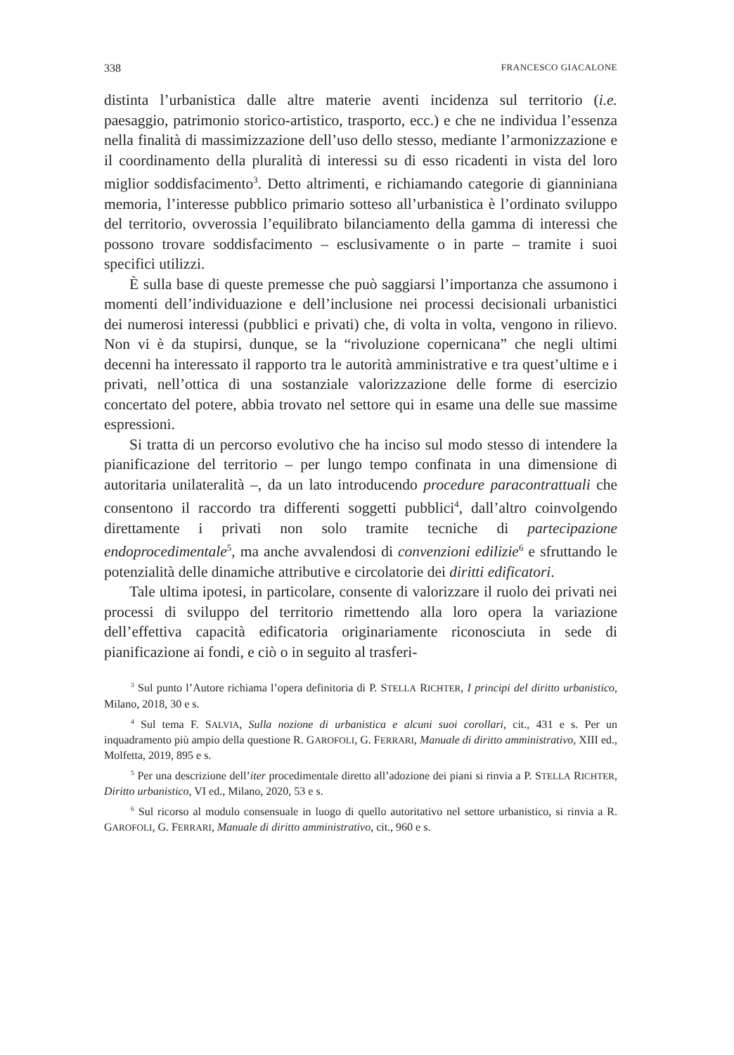338 FRANCESCO GIACALONE
distinta l’urbanistica dalle altre materie aventi incidenza sul territorio (i.e. paesaggio, patrimonio storico-artistico, trasporto, ecc.) e che ne individua l’essenza nella finalità di massimizzazione dell’uso dello stesso, mediante l’armonizzazione e il coordinamento della pluralità di interessi su di esso ricadenti in vista del loro miglior soddisfacimento<sup>3</sup>. Detto altrimenti, e richiamando categorie di gianniniana memoria, l’interesse pubblico primario sotteso all’urbanistica è l’ordinato sviluppo del territorio, ovverossia l’equilibrato bilanciamento della gamma di interessi che possono trovare soddisfacimento – esclusivamente o in parte – tramite i suoi specifici utilizzi.
È sulla base di queste premesse che può saggiarsi l’importanza che assumono i momenti dell’individuazione e dell’inclusione nei processi decisionali urbanistici dei numerosi interessi (pubblici e privati) che, di volta in volta, vengono in rilievo. Non vi è da stupirsi, dunque, se la “rivoluzione copernicana” che negli ultimi decenni ha interessato il rapporto tra le autorità amministrative e tra quest’ultime e i privati, nell’ottica di una sostanziale valorizzazione delle forme di esercizio concertato del potere, abbia trovato nel settore qui in esame una delle sue massime espressioni.
Si tratta di un percorso evolutivo che ha inciso sul modo stesso di intendere la pianificazione del territorio – per lungo tempo confinata in una dimensione di autoritaria unilateralità –, da un lato introducendo procedure paracontrattuali che consentono il raccordo tra differenti soggetti pubblici<sup>4</sup>, dall’altro coinvolgendo direttamente i privati non solo tramite tecniche di partecipazione endoprocedimentale<sup>5</sup>, ma anche avvalendosi di convenzioni edilizie<sup>6</sup> e sfruttando le potenzialità delle dinamiche attributive e circolatorie dei diritti edificatori.
Tale ultima ipotesi, in particolare, consente di valorizzare il ruolo dei privati nei processi di sviluppo del territorio rimettendo alla loro opera la variazione dell’effettiva capacità edificatoria originariamente riconosciuta in sede di pianificazione ai fondi, e ciò o in seguito al trasferi-
<sup>3</sup> Sul punto l’Autore richiama l’opera definitoria di P. STELLA RICHTER, I principi del diritto urbanistico, Milano, 2018, 30 e s.
<sup>4</sup> Sul tema F. SALVIA, Sulla nozione di urbanistica e alcuni suoi corollari, cit., 431 e s. Per un inquadramento più ampio della questione R. GAROFOLI, G. FERRARI, Manuale di diritto amministrativo, XIII ed., Molfetta, 2019, 895 e s.
<sup>5</sup> Per una descrizione dell’iter procedimentale diretto all’adozione dei piani si rinvia a P. STELLA RICHTER, Diritto urbanistico, VI ed., Milano, 2020, 53 e s.
<sup>6</sup> Sul ricorso al modulo consensuale in luogo di quello autoritativo nel settore urbanistico, si rinvia a R. GAROFOLI, G. FERRARI, Manuale di diritto amministrativo, cit., 960 e s.